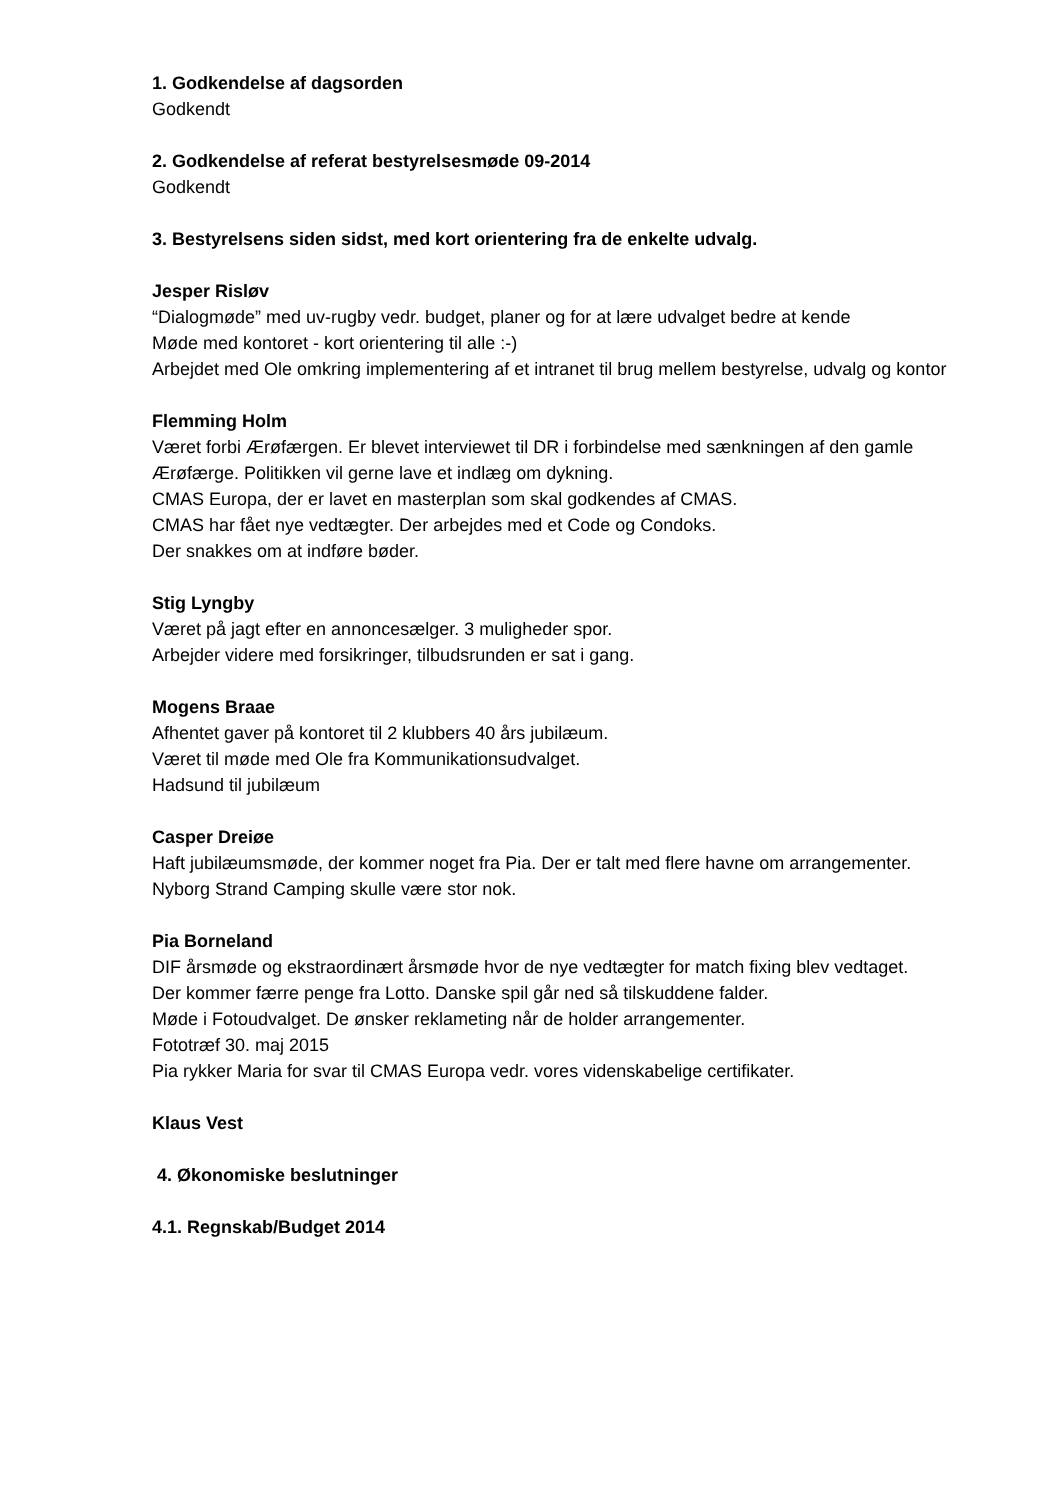1. Godkendelse af dagsorden
Godkendt
2. Godkendelse af referat bestyrelsesmøde 09-2014
Godkendt
3. Bestyrelsens siden sidst, med kort orientering fra de enkelte udvalg.
Jesper Risløv
“Dialogmøde” med uv-rugby vedr. budget, planer og for at lære udvalget bedre at kende
Møde med kontoret - kort orientering til alle :-)
Arbejdet med Ole omkring implementering af et intranet til brug mellem bestyrelse, udvalg og kontor
Flemming Holm
Været forbi Ærøfærgen. Er blevet interviewet til DR i forbindelse med sænkningen af den gamle Ærøfærge. Politikken vil gerne lave et indlæg om dykning.
CMAS Europa, der er lavet en masterplan som skal godkendes af CMAS.
CMAS har fået nye vedtægter. Der arbejdes med et Code og Condoks.
Der snakkes om at indføre bøder.
Stig Lyngby
Været på jagt efter en annoncesælger. 3 muligheder spor.
Arbejder videre med forsikringer, tilbudsrunden er sat i gang.
Mogens Braae
Afhentet gaver på kontoret til 2 klubbers 40 års jubilæum.
Været til møde med Ole fra Kommunikationsudvalget.
Hadsund til jubilæum
Casper Dreiøe
Haft jubilæumsmøde, der kommer noget fra Pia. Der er talt med flere havne om arrangementer.
Nyborg Strand Camping skulle være stor nok.
Pia Borneland
DIF årsmøde og ekstraordinært årsmøde hvor de nye vedtægter for match fixing blev vedtaget.
Der kommer færre penge fra Lotto. Danske spil går ned så tilskuddene falder.
Møde i Fotoudvalget. De ønsker reklameting når de holder arrangementer.
Fototræf 30. maj 2015
Pia rykker Maria for svar til CMAS Europa vedr. vores videnskabelige certifikater.
Klaus Vest
4. Økonomiske beslutninger
4.1. Regnskab/Budget 2014